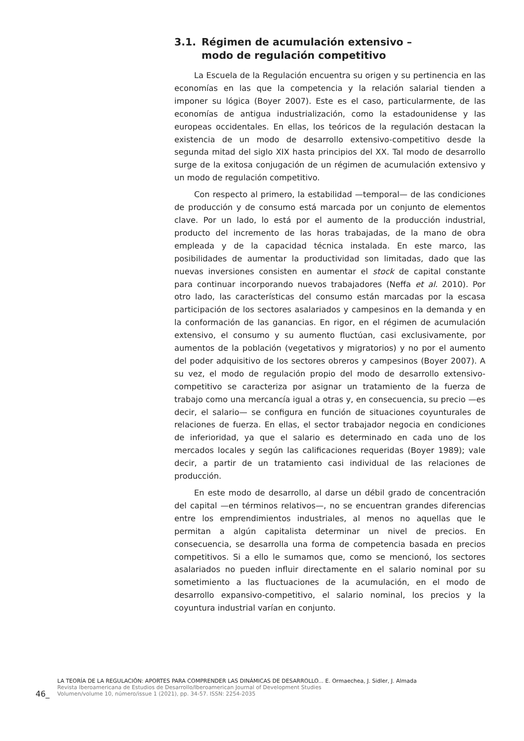3.1. Régimen de acumulación extensivo –
modo de regulación competitivo
La Escuela de la Regulación encuentra su origen y su pertinencia en las economías en las que la competencia y la relación salarial tienden a imponer su lógica (Boyer 2007). Este es el caso, particularmente, de las economías de antigua industrialización, como la estadounidense y las europeas occidentales. En ellas, los teóricos de la regulación destacan la existencia de un modo de desarrollo extensivo-competitivo desde la segunda mitad del siglo XIX hasta principios del XX. Tal modo de desarrollo surge de la exitosa conjugación de un régimen de acumulación extensivo y un modo de regulación competitivo.
Con respecto al primero, la estabilidad —temporal— de las condiciones de producción y de consumo está marcada por un conjunto de elementos clave. Por un lado, lo está por el aumento de la producción industrial, producto del incremento de las horas trabajadas, de la mano de obra empleada y de la capacidad técnica instalada. En este marco, las posibilidades de aumentar la productividad son limitadas, dado que las nuevas inversiones consisten en aumentar el stock de capital constante para continuar incorporando nuevos trabajadores (Neffa et al. 2010). Por otro lado, las características del consumo están marcadas por la escasa participación de los sectores asalariados y campesinos en la demanda y en la conformación de las ganancias. En rigor, en el régimen de acumulación extensivo, el consumo y su aumento fluctúan, casi exclusivamente, por aumentos de la población (vegetativos y migratorios) y no por el aumento del poder adquisitivo de los sectores obreros y campesinos (Boyer 2007). A su vez, el modo de regulación propio del modo de desarrollo extensivo-competitivo se caracteriza por asignar un tratamiento de la fuerza de trabajo como una mercancía igual a otras y, en consecuencia, su precio —es decir, el salario— se configura en función de situaciones coyunturales de relaciones de fuerza. En ellas, el sector trabajador negocia en condiciones de inferioridad, ya que el salario es determinado en cada uno de los mercados locales y según las calificaciones requeridas (Boyer 1989); vale decir, a partir de un tratamiento casi individual de las relaciones de producción.
En este modo de desarrollo, al darse un débil grado de concentración del capital —en términos relativos—, no se encuentran grandes diferencias entre los emprendimientos industriales, al menos no aquellas que le permitan a algún capitalista determinar un nivel de precios. En consecuencia, se desarrolla una forma de competencia basada en precios competitivos. Si a ello le sumamos que, como se mencionó, los sectores asalariados no pueden influir directamente en el salario nominal por su sometimiento a las fluctuaciones de la acumulación, en el modo de desarrollo expansivo-competitivo, el salario nominal, los precios y la coyuntura industrial varían en conjunto.
46_
LA TEORÍA DE LA REGULACIÓN: APORTES PARA COMPRENDER LAS DINÁMICAS DE DESARROLLO... E. Ormaechea, J. Sidler, J. Almada
Revista Iberoamericana de Estudios de Desarrollo/Iberoamerican Journal of Development Studies
Volumen/volume 10, número/issue 1 (2021), pp. 34-57. ISSN: 2254-2035